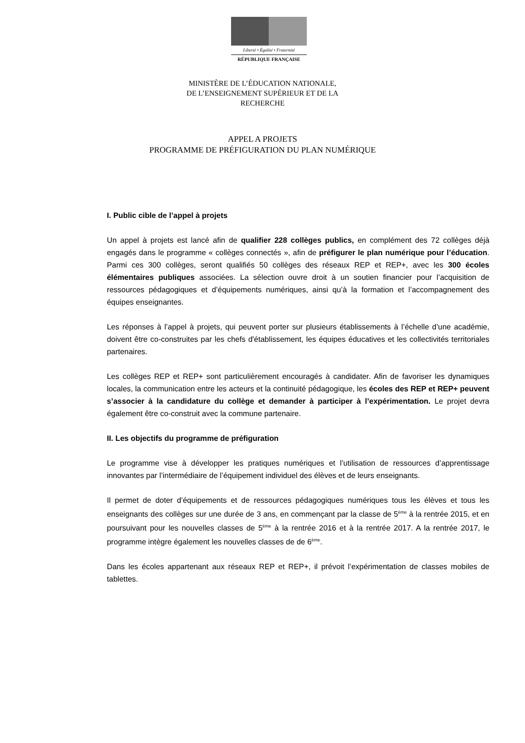Liberté • Égalité • Fraternité
RÉPUBLIQUE FRANÇAISE
MINISTÈRE DE L’ÉDUCATION NATIONALE,
DE L’ENSEIGNEMENT SUPÉRIEUR ET DE LA
RECHERCHE
APPEL A PROJETS
PROGRAMME DE PRÉFIGURATION DU PLAN NUMÉRIQUE
I. Public cible de l’appel à projets
Un appel à projets est lancé afin de qualifier 228 collèges publics, en complément des 72 collèges déjà engagés dans le programme « collèges connectés », afin de préfigurer le plan numérique pour l’éducation. Parmi ces 300 collèges, seront qualifiés 50 collèges des réseaux REP et REP+, avec les 300 écoles élémentaires publiques associées. La sélection ouvre droit à un soutien financier pour l’acquisition de ressources pédagogiques et d’équipements numériques, ainsi qu’à la formation et l’accompagnement des équipes enseignantes.
Les réponses à l’appel à projets, qui peuvent porter sur plusieurs établissements à l’échelle d’une académie, doivent être co-construites par les chefs d'établissement, les équipes éducatives et les collectivités territoriales partenaires.
Les collèges REP et REP+ sont particulièrement encouragés à candidater. Afin de favoriser les dynamiques locales, la communication entre les acteurs et la continuité pédagogique, les écoles des REP et REP+ peuvent s’associer à la candidature du collège et demander à participer à l’expérimentation. Le projet devra également être co-construit avec la commune partenaire.
II. Les objectifs du programme de préfiguration
Le programme vise à développer les pratiques numériques et l’utilisation de ressources d’apprentissage innovantes par l’intermédiaire de l’équipement individuel des élèves et de leurs enseignants.
Il permet de doter d’équipements et de ressources pédagogiques numériques tous les élèves et tous les enseignants des collèges sur une durée de 3 ans, en commençant par la classe de 5<sup>ème</sup> à la rentrée 2015, et en poursuivant pour les nouvelles classes de 5<sup>ème</sup> à la rentrée 2016 et à la rentrée 2017. A la rentrée 2017, le programme intègre également les nouvelles classes de de 6<sup>ème</sup>.
Dans les écoles appartenant aux réseaux REP et REP+, il prévoit l’expérimentation de classes mobiles de tablettes.